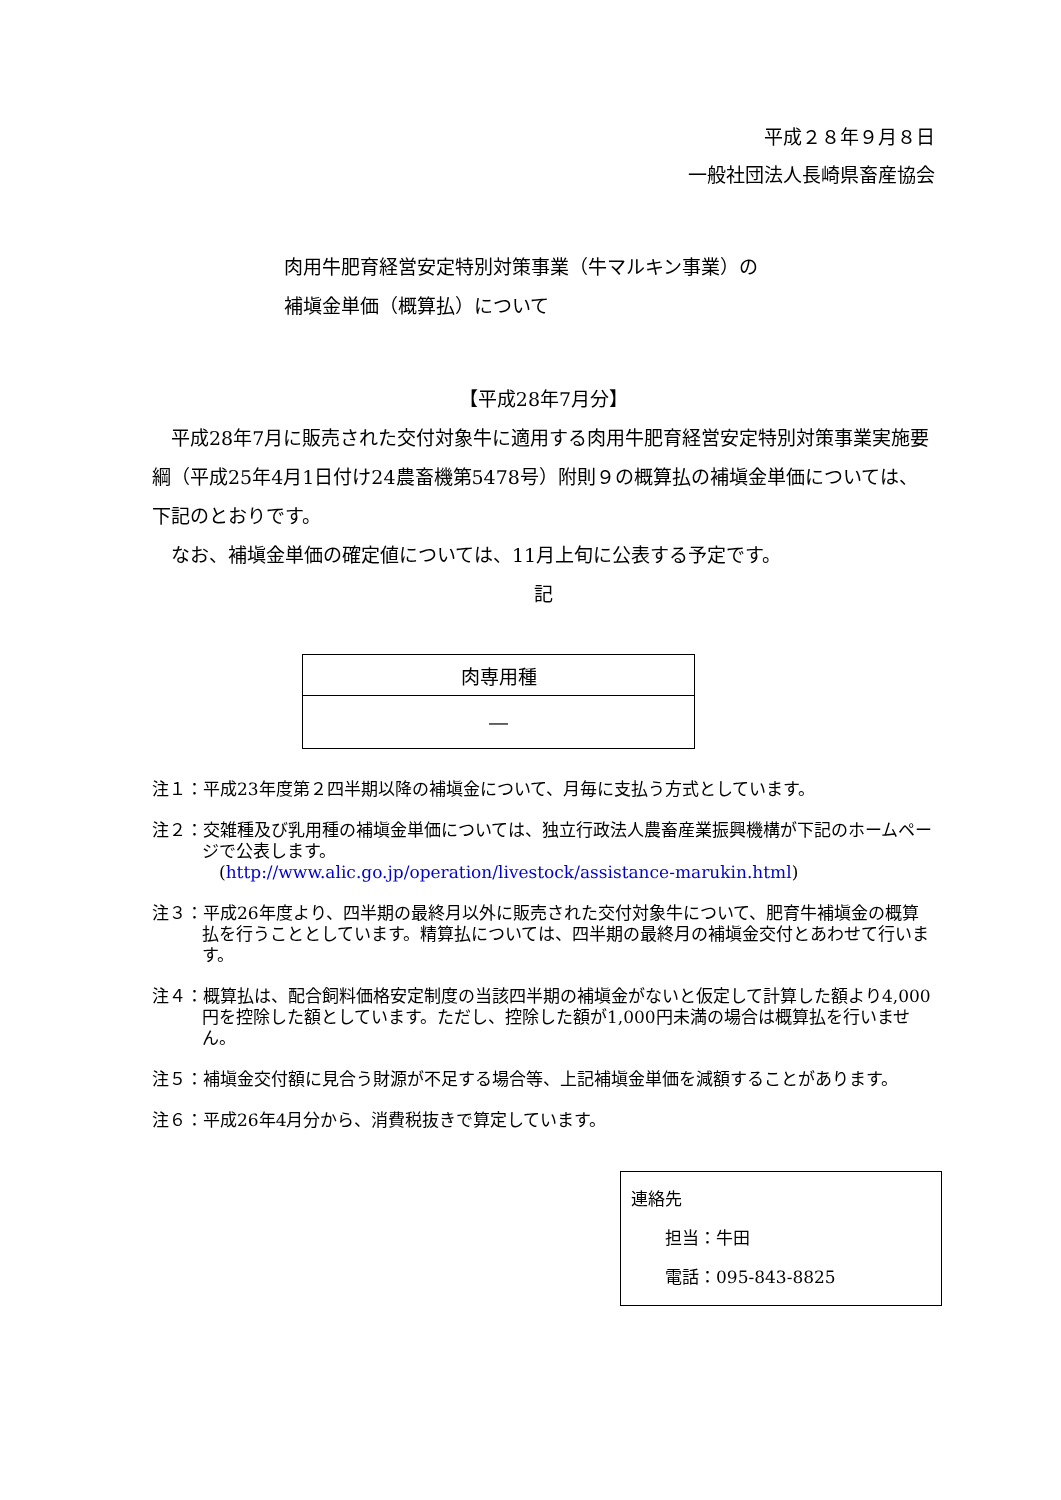平成２８年９月８日
一般社団法人長崎県畜産協会
肉用牛肥育経営安定特別対策事業（牛マルキン事業）の
補塡金単価（概算払）について
【平成28年7月分】
　平成28年7月に販売された交付対象牛に適用する肉用牛肥育経営安定特別対策事業実施要綱（平成25年4月1日付け24農畜機第5478号）附則９の概算払の補塡金単価については、下記のとおりです。
　なお、補塡金単価の確定値については、11月上旬に公表する予定です。
記
| 肉専用種 |
| ― |
注１：平成23年度第２四半期以降の補塡金について、月毎に支払う方式としています。
注２：交雑種及び乳用種の補塡金単価については、独立行政法人農畜産業振興機構が下記のホームページで公表します。
　(http://www.alic.go.jp/operation/livestock/assistance-marukin.html)
注３：平成26年度より、四半期の最終月以外に販売された交付対象牛について、肥育牛補塡金の概算払を行うこととしています。精算払については、四半期の最終月の補塡金交付とあわせて行います。
注４：概算払は、配合飼料価格安定制度の当該四半期の補塡金がないと仮定して計算した額より4,000円を控除した額としています。ただし、控除した額が1,000円未満の場合は概算払を行いません。
注５：補塡金交付額に見合う財源が不足する場合等、上記補塡金単価を減額することがあります。
注６：平成26年4月分から、消費税抜きで算定しています。
連絡先
　　担当：牛田
　　電話：095-843-8825